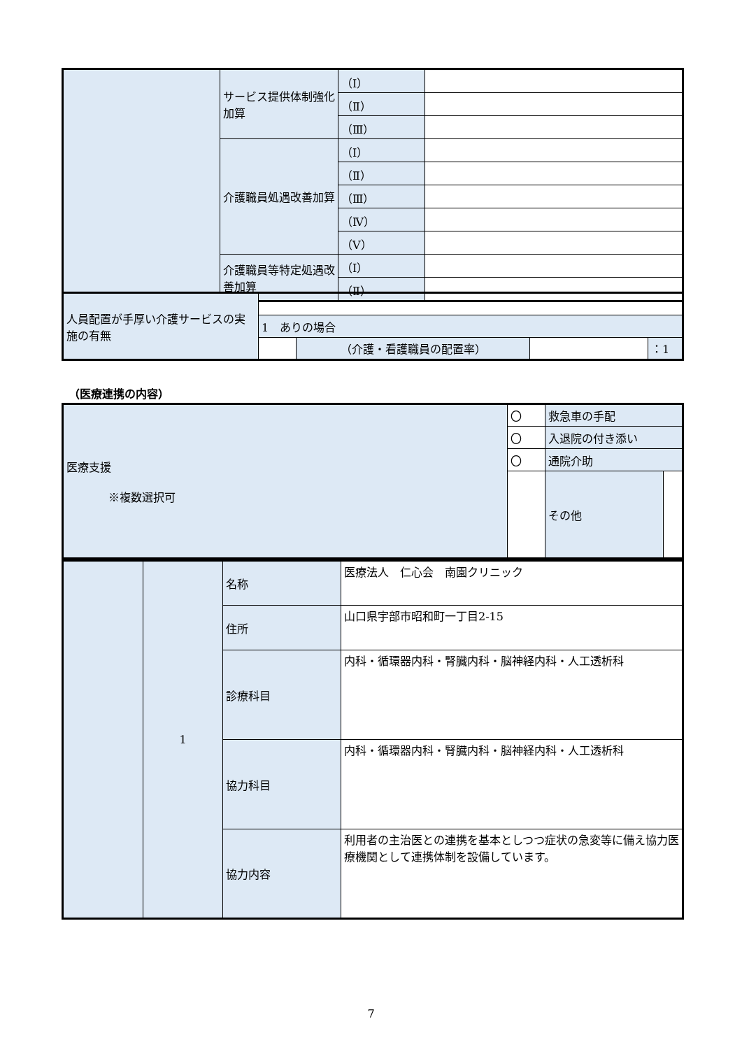| | サービス提供体制強化加算 | （Ⅰ） | |
| | | （Ⅱ） | |
| | | （Ⅲ） | |
| | 介護職員処遇改善加算 | （Ⅰ） | |
| | | （Ⅱ） | |
| | | （Ⅲ） | |
| | | （Ⅳ） | |
| | | （Ⅴ） | |
| | 介護職員等特定処遇改善加算 | （Ⅰ） | |
| | | （Ⅱ） | |
| 人員配置が手厚い介護サービスの実施の有無 | | | | |
| | 1 ありの場合 | | | |
| | | （介護・看護職員の配置率） | | ：1 |
（医療連携の内容）
| 医療支援 ※複数選択可 | 〇 | 救急車の手配 | |
| | 〇 | 入退院の付き添い | |
| | 〇 | 通院介助 | |
| | | その他 | |
| | 1 | 名称 | 医療法人 仁心会 南園クリニック |
| | | 住所 | 山口県宇部市昭和町一丁目2-15 |
| | | 診療科目 | 内科・循環器内科・腎臓内科・脳神経内科・人工透析科 |
| | | 協力科目 | 内科・循環器内科・腎臓内科・脳神経内科・人工透析科 |
| | | 協力内容 | 利用者の主治医との連携を基本としつつ症状の急変等に備え協力医療機関として連携体制を設備しています。 |
7